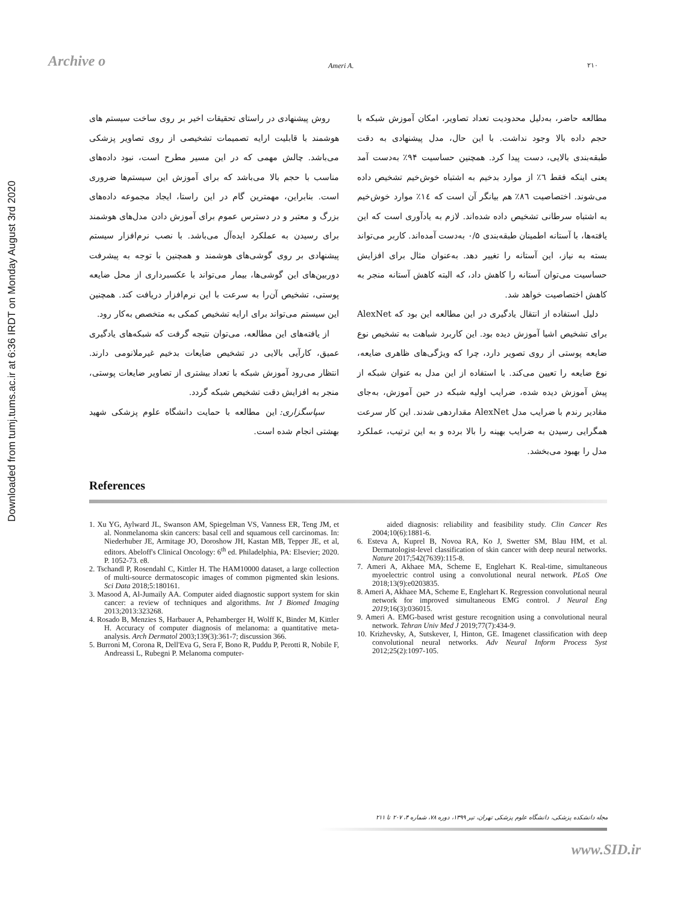Archive o
Downloaded from tumj.tums.ac.ir at 6:36 IRDT on Monday August 3rd 2020
Ameri A. ۲۱۰
مطالعه حاضر، به‌دلیل محدودیت تعداد تصاویر، امکان آموزش شبکه با حجم داده بالا وجود نداشت. با این حال، مدل پیشنهادی به دقت طبقه‌بندی بالایی، دست پیدا کرد. همچنین حساسیت ۹۴٪ به‌دست آمد یعنی اینکه فقط ٦٪ از موارد بدخیم به اشتباه خوش‌خیم تشخیص داده می‌شوند. اختصاصیت ۸٦٪ هم بیانگر آن است که ۱٤٪ موارد خوش‌خیم به اشتباه سرطانی تشخیص داده شده‌اند. لازم به یادآوری است که این یافته‌ها، با آستانه اطمینان طبقه‌بندی ۰/۵ به‌دست آمده‌اند. کاربر می‌تواند بسته به نیاز، این آستانه را تغییر دهد. به‌عنوان مثال برای افزایش حساسیت می‌توان آستانه را کاهش داد، که البته کاهش آستانه منجر به کاهش اختصاصیت خواهد شد.
دلیل استفاده از انتقال یادگیری در این مطالعه این بود که AlexNet برای تشخیص اشیا آموزش دیده بود. این کاربرد شباهت به تشخیص نوع ضایعه پوستی از روی تصویر دارد، چرا که ویژگی‌های ظاهری ضایعه، نوع ضایعه را تعیین می‌کند. با استفاده از این مدل به عنوان شبکه از پیش آموزش دیده شده، ضرایب اولیه شبکه در حین آموزش، به‌جای مقادیر رندم با ضرایب مدل AlexNet مقداردهی شدند. این کار سرعت همگرایی رسیدن به ضرایب بهینه را بالا برده و به این ترتیب، عملکرد مدل را بهبود می‌بخشد.
روش پیشنهادی در راستای تحقیقات اخیر بر روی ساخت سیستم های هوشمند با قابلیت ارایه تصمیمات تشخیصی از روی تصاویر پزشکی می‌باشد. چالش مهمی که در این مسیر مطرح است، نبود داده‌های مناسب با حجم بالا می‌باشد که برای آموزش این سیستم‌ها ضروری است. بنابراین، مهمترین گام در این راستا، ایجاد مجموعه داده‌های بزرگ و معتبر و در دسترس عموم برای آموزش دادن مدل‌های هوشمند برای رسیدن به عملکرد ایده‌آل می‌باشد. با نصب نرم‌افزار سیستم پیشنهادی بر روی گوشی‌های هوشمند و همچنین با توجه به پیشرفت دوربین‌های این گوشی‌ها، بیمار می‌تواند با عکسبرداری از محل ضایعه پوستی، تشخیص آن‌را به سرعت با این نرم‌افزار دریافت کند. همچنین این سیستم می‌تواند برای ارایه تشخیص کمکی به متخصص به‌کار رود.
از یافته‌های این مطالعه، می‌توان نتیجه گرفت که شبکه‌های یادگیری عمیق، کارآیی بالایی در تشخیص ضایعات بدخیم غیرملانومی دارند. انتظار می‌رود آموزش شبکه با تعداد بیشتری از تصاویر ضایعات پوستی، منجر به افزایش دقت تشخیص شبکه گردد.
سپاسگزاری: این مطالعه با حمایت دانشگاه علوم پزشکی شهید بهشتی انجام شده است.
References
1. Xu YG, Aylward JL, Swanson AM, Spiegelman VS, Vanness ER, Teng JM, et al. Nonmelanoma skin cancers: basal cell and squamous cell carcinomas. In: Niederhuber JE, Armitage JO, Doroshow JH, Kastan MB, Tepper JE, et al, editors. Abeloff's Clinical Oncology: 6<sup>th</sup> ed. Philadelphia, PA: Elsevier; 2020. P. 1052-73. e8.
2. Tschandl P, Rosendahl C, Kittler H. The HAM10000 dataset, a large collection of multi-source dermatoscopic images of common pigmented skin lesions. Sci Data 2018;5:180161.
3. Masood A, Al-Jumaily AA. Computer aided diagnostic support system for skin cancer: a review of techniques and algorithms. Int J Biomed Imaging 2013;2013:323268.
4. Rosado B, Menzies S, Harbauer A, Pehamberger H, Wolff K, Binder M, Kittler H. Accuracy of computer diagnosis of melanoma: a quantitative meta-analysis. Arch Dermatol 2003;139(3):361-7; discussion 366.
5. Burroni M, Corona R, Dell'Eva G, Sera F, Bono R, Puddu P, Perotti R, Nobile F, Andreassi L, Rubegni P. Melanoma computer-
aided diagnosis: reliability and feasibility study. Clin Cancer Res 2004;10(6):1881-6.
6. Esteva A, Kuprel B, Novoa RA, Ko J, Swetter SM, Blau HM, et al. Dermatologist-level classification of skin cancer with deep neural networks. Nature 2017;542(7639):115-8.
7. Ameri A, Akhaee MA, Scheme E, Englehart K. Real-time, simultaneous myoelectric control using a convolutional neural network. PLoS One 2018;13(9):e0203835.
8. Ameri A, Akhaee MA, Scheme E, Englehart K. Regression convolutional neural network for improved simultaneous EMG control. J Neural Eng 2019;16(3):036015.
9. Ameri A. EMG-based wrist gesture recognition using a convolutional neural network. Tehran Univ Med J 2019;77(7):434-9.
10. Krizhevsky, A, Sutskever, I, Hinton, GE. Imagenet classification with deep convolutional neural networks. Adv Neural Inform Process Syst 2012;25(2):1097-105.
مجله دانشکده پزشکی، دانشگاه علوم پزشکی تهران، تیر ۱۳۹۹، دوره ۷۸، شماره ۴، ۲۰۷ تا ۲۱۱
www.SID.ir